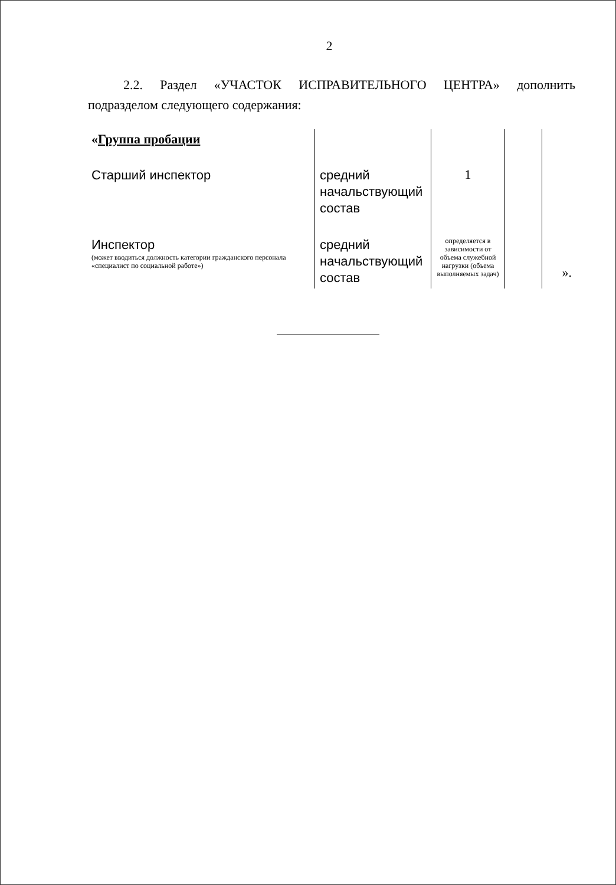2
2.2. Раздел «УЧАСТОК ИСПРАВИТЕЛЬНОГО ЦЕНТРА» дополнить подразделом следующего содержания:
| « Группа пробации | | | | |
| Старший инспектор | средний начальствующий состав | 1 | | |
| Инспектор (может вводиться должность категории гражданского персонала «специалист по социальной работе») | средний начальствующий состав | определяется в зависимости от объема служебной нагрузки (объема выполняемых задач) | | ». |